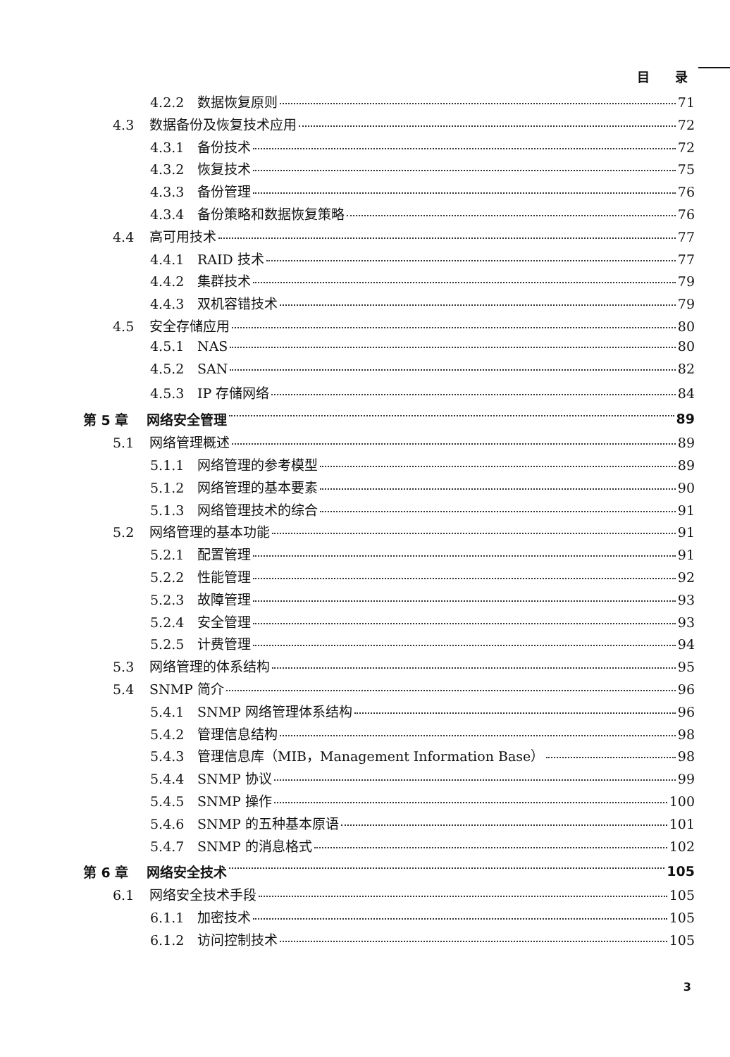目　　录
4.2.2 数据恢复原则 71
4.3 数据备份及恢复技术应用 72
4.3.1 备份技术 72
4.3.2 恢复技术 75
4.3.3 备份管理 76
4.3.4 备份策略和数据恢复策略 76
4.4 高可用技术 77
4.4.1 RAID 技术 77
4.4.2 集群技术 79
4.4.3 双机容错技术 79
4.5 安全存储应用 80
4.5.1 NAS 80
4.5.2 SAN 82
4.5.3 IP 存储网络 84
第 5 章 网络安全管理 89
5.1 网络管理概述 89
5.1.1 网络管理的参考模型 89
5.1.2 网络管理的基本要素 90
5.1.3 网络管理技术的综合 91
5.2 网络管理的基本功能 91
5.2.1 配置管理 91
5.2.2 性能管理 92
5.2.3 故障管理 93
5.2.4 安全管理 93
5.2.5 计费管理 94
5.3 网络管理的体系结构 95
5.4 SNMP 简介 96
5.4.1 SNMP 网络管理体系结构 96
5.4.2 管理信息结构 98
5.4.3 管理信息库（MIB，Management Information Base） 98
5.4.4 SNMP 协议 99
5.4.5 SNMP 操作 100
5.4.6 SNMP 的五种基本原语 101
5.4.7 SNMP 的消息格式 102
第 6 章 网络安全技术 105
6.1 网络安全技术手段 105
6.1.1 加密技术 105
6.1.2 访问控制技术 105
3